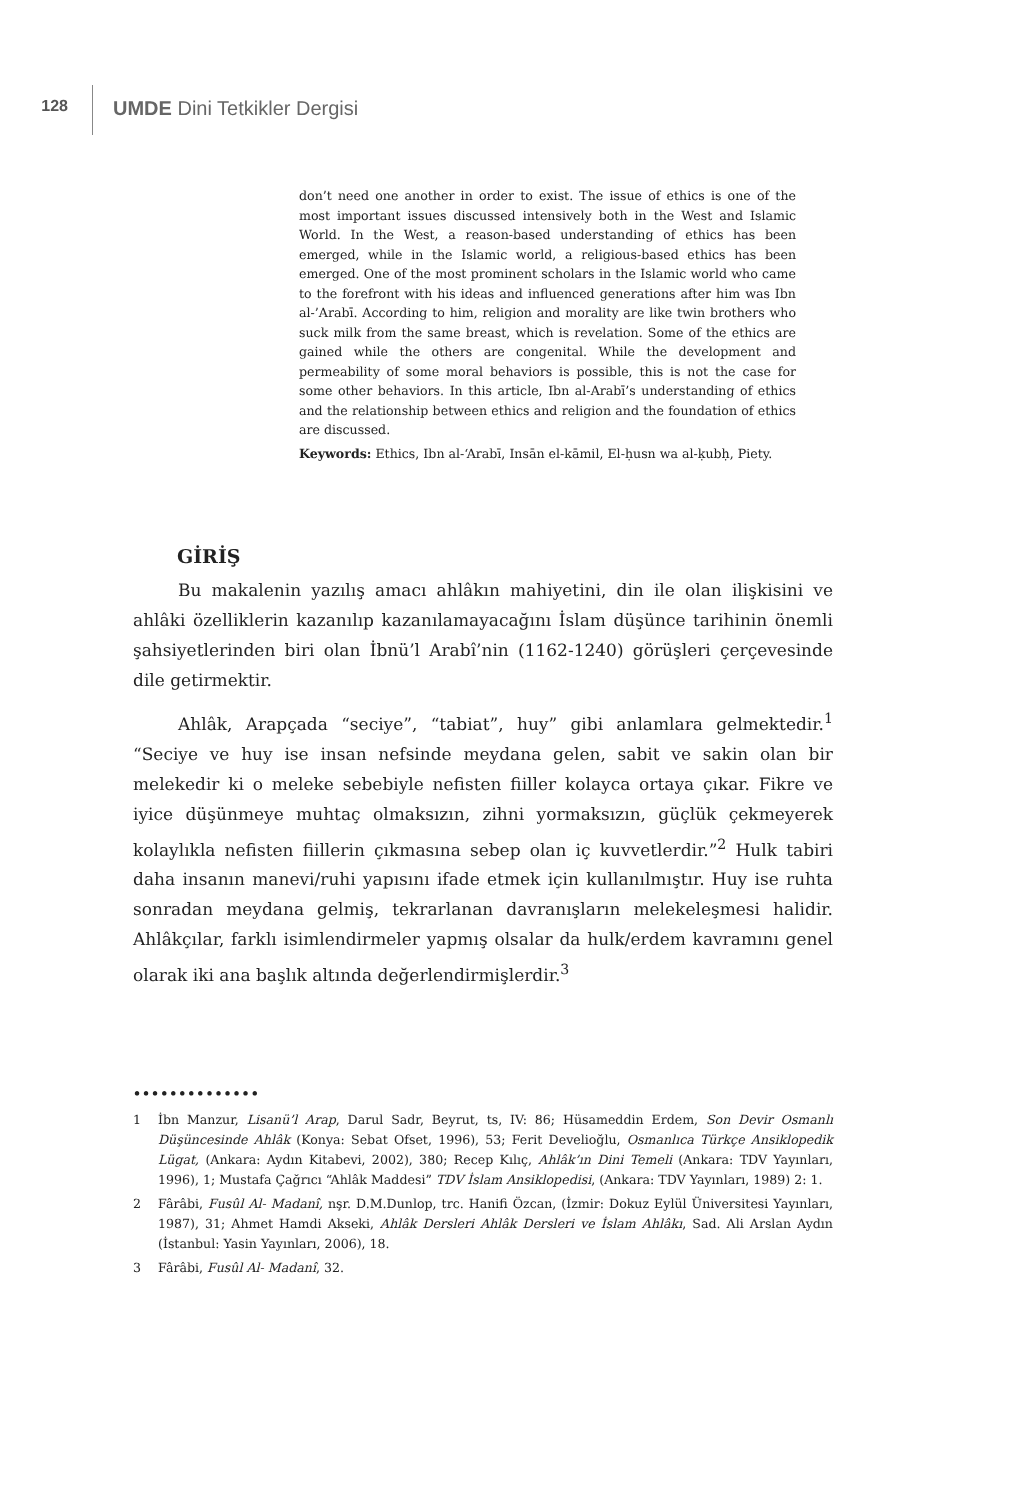128
UMDE Dini Tetkikler Dergisi
don’t need one another in order to exist. The issue of ethics is one of the most important issues discussed intensively both in the West and Islamic World. In the West, a reason-based understanding of ethics has been emerged, while in the Islamic world, a religious-based ethics has been emerged. One of the most prominent scholars in the Islamic world who came to the forefront with his ideas and influenced generations after him was Ibn al-’Arabī. According to him, religion and morality are like twin brothers who suck milk from the same breast, which is revelation. Some of the ethics are gained while the others are congenital. While the development and permeability of some moral behaviors is possible, this is not the case for some other behaviors. In this article, Ibn al-Arabī’s understanding of ethics and the relationship between ethics and religion and the foundation of ethics are discussed.
Keywords: Ethics, Ibn al-‘Arabī, Insān el-kāmil, El-ḥusn wa al-ḳubḥ, Piety.
GİRİŞ
Bu makalenin yazılış amacı ahlâkın mahiyetini, din ile olan ilişkisini ve ahlâki özelliklerin kazanılıp kazanılamayacağını İslam düşünce tarihinin önemli şahsiyetlerinden biri olan İbnü’l Arabî’nin (1162-1240) görüşleri çerçevesinde dile getirmektir.
Ahlâk, Arapçada “seciye”, “tabiat”, huy” gibi anlamlara gelmektedir.<sup>1</sup> “Seciye ve huy ise insan nefsinde meydana gelen, sabit ve sakin olan bir melekedir ki o meleke sebebiyle nefisten fiiller kolayca ortaya çıkar. Fikre ve iyice düşünmeye muhtaç olmaksızın, zihni yormaksızın, güçlük çekmeyerek kolaylıkla nefisten fiillerin çıkmasına sebep olan iç kuvvetlerdir.”<sup>2</sup> Hulk tabiri daha insanın manevi/ruhi yapısını ifade etmek için kullanılmıştır. Huy ise ruhta sonradan meydana gelmiş, tekrarlanan davranışların melekeleşmesi halidir. Ahlâkçılar, farklı isimlendirmeler yapmış olsalar da hulk/erdem kavramını genel olarak iki ana başlık altında değerlendirmişlerdir.<sup>3</sup>
••••••••••••••
1 İbn Manzur, Lisanü’l Arap, Darul Sadr, Beyrut, ts, IV: 86; Hüsameddin Erdem, Son Devir Osmanlı Düşüncesinde Ahlâk (Konya: Sebat Ofset, 1996), 53; Ferit Develioğlu, Osmanlıca Türkçe Ansiklopedik Lügat, (Ankara: Aydın Kitabevi, 2002), 380; Recep Kılıç, Ahlâk’ın Dini Temeli (Ankara: TDV Yayınları, 1996), 1; Mustafa Çağrıcı “Ahlâk Maddesi” TDV İslam Ansiklopedisi, (Ankara: TDV Yayınları, 1989) 2: 1.
2 Fârâbi, Fusûl Al- Madanî, nşr. D.M.Dunlop, trc. Hanifi Özcan, (İzmir: Dokuz Eylül Üniversitesi Yayınları, 1987), 31; Ahmet Hamdi Akseki, Ahlâk Dersleri Ahlâk Dersleri ve İslam Ahlâkı, Sad. Ali Arslan Aydın (İstanbul: Yasin Yayınları, 2006), 18.
3 Fârâbi, Fusûl Al- Madanî, 32.